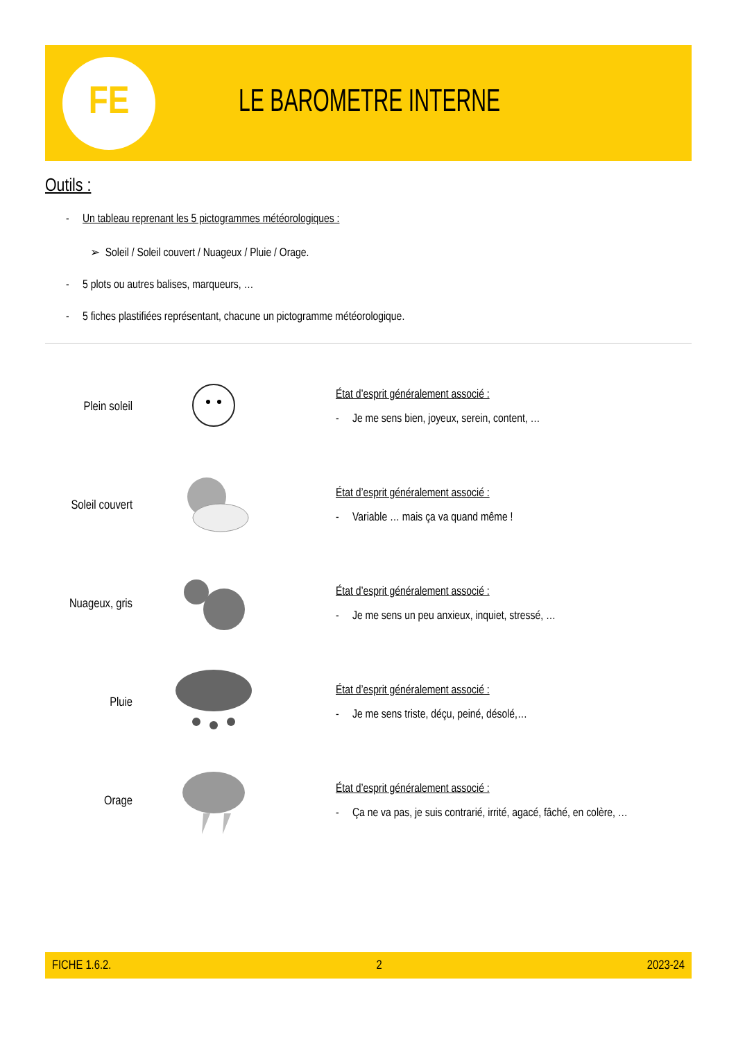FE
LE BAROMETRE INTERNE
Outils :
- Un tableau reprenant les 5 pictogrammes météorologiques :
➢ Soleil / Soleil couvert / Nuageux / Pluie / Orage.
- 5 plots ou autres balises, marqueurs, …
- 5 fiches plastifiées représentant, chacune un pictogramme météorologique.
| Plein soleil | | État d’esprit généralement associé : - Je me sens bien, joyeux, serein, content, … |
| Soleil couvert | | État d’esprit généralement associé : - Variable … mais ça va quand même ! |
| Nuageux, gris | | État d’esprit généralement associé : - Je me sens un peu anxieux, inquiet, stressé, … |
| Pluie | | État d’esprit généralement associé : - Je me sens triste, déçu, peiné, désolé,… |
| Orage | | État d’esprit généralement associé : - Ça ne va pas, je suis contrarié, irrité, agacé, fâché, en colère, … |
FICHE 1.6.2. 2 2023-24